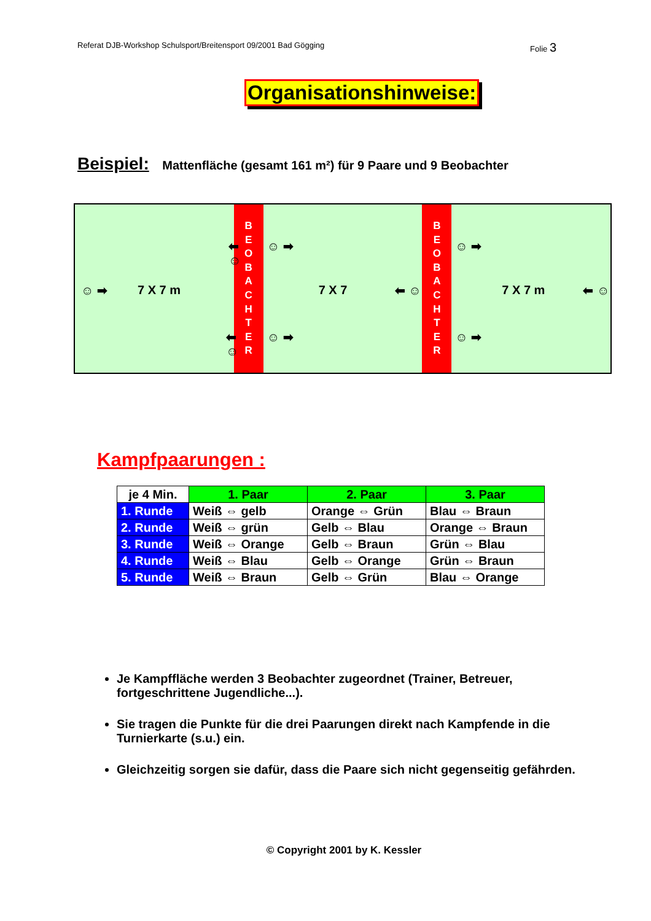Referat DJB-Workshop Schulsport/Breitensport 09/2001 Bad Gögging Folie 3
Organisationshinweise:
Beispiel: Mattenfläche (gesamt 161 m²) für 9 Paare und 9 Beobachter
⬅ ☺
☺ ➡ 7 X 7 m
⬅ ☺
B
E
O
B
A
C
H
T
E
R
☺ ➡
7 X 7 ⬅ ☺
☺ ➡
B
E
O
B
A
C
H
T
E
R
☺ ➡
7 X 7 m ⬅ ☺
☺ ➡
Kampfpaarungen :
| je 4 Min. | 1. Paar | 2. Paar | 3. Paar |
| --- | --- | --- | --- |
| 1. Runde | Weiß ⇔ gelb | Orange ⇔ Grün | Blau ⇔ Braun |
| 2. Runde | Weiß ⇔ grün | Gelb ⇔ Blau | Orange ⇔ Braun |
| 3. Runde | Weiß ⇔ Orange | Gelb ⇔ Braun | Grün ⇔ Blau |
| 4. Runde | Weiß ⇔ Blau | Gelb ⇔ Orange | Grün ⇔ Braun |
| 5. Runde | Weiß ⇔ Braun | Gelb ⇔ Grün | Blau ⇔ Orange |
Je Kampffläche werden 3 Beobachter zugeordnet (Trainer, Betreuer, fortgeschrittene Jugendliche...).
Sie tragen die Punkte für die drei Paarungen direkt nach Kampfende in die Turnierkarte (s.u.) ein.
Gleichzeitig sorgen sie dafür, dass die Paare sich nicht gegenseitig gefährden.
© Copyright 2001 by K. Kessler